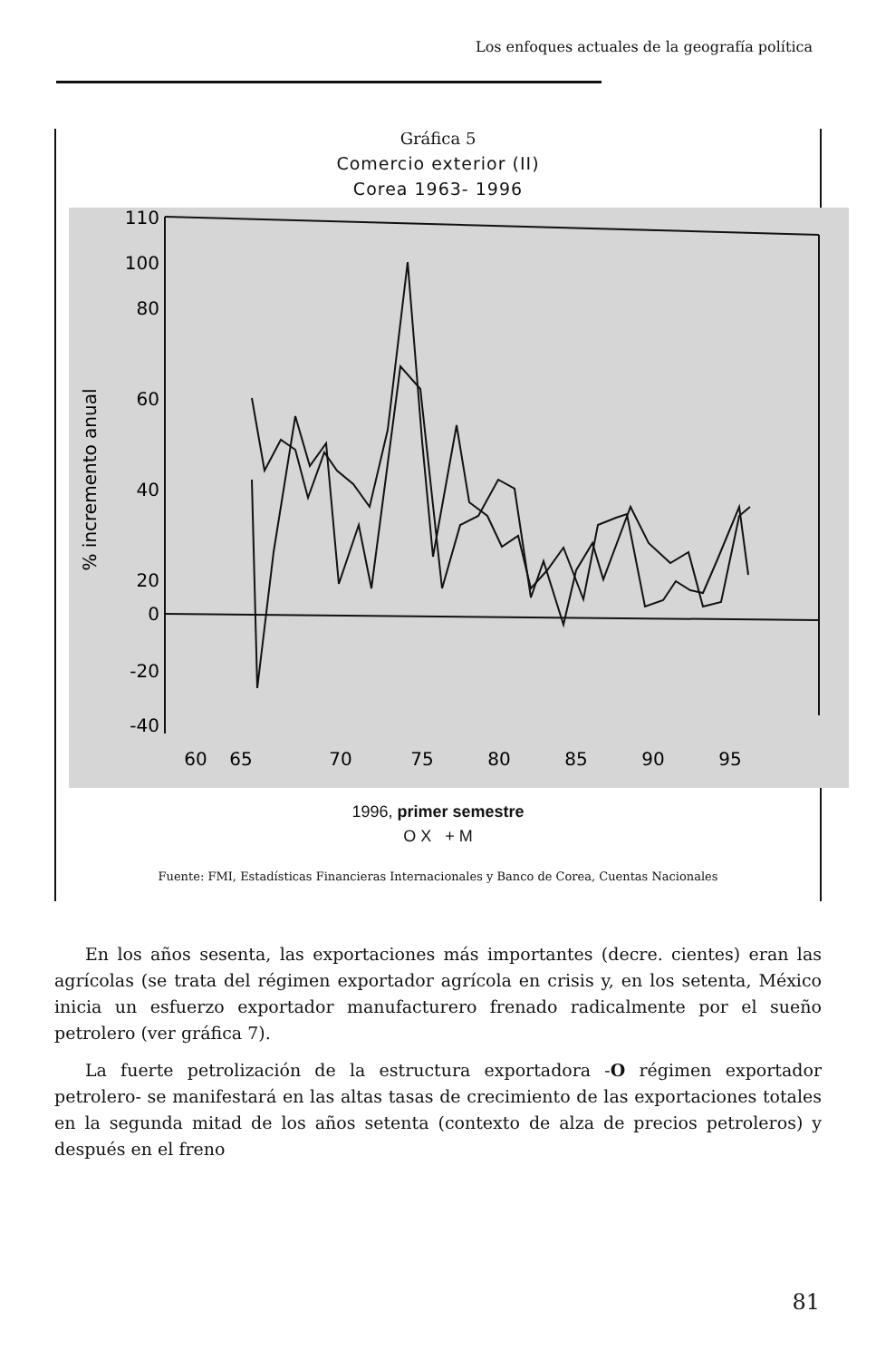Los enfoques actuales de la geografía política
Gráfica 5
Comercio exterior (II)
Corea 1963- 1996
110
100
80
60
40
20
0
-20
-40
% incremento anual
60
65
70
75
80
85
90
95
1996, primer semestre
O X + M
Fuente: FMI, Estadísticas Financieras Internacionales y Banco de Corea, Cuentas Nacionales
En los años sesenta, las exportaciones más importantes (decre. cientes) eran las agrícolas (se trata del régimen exportador agrícola en crisis y, en los setenta, México inicia un esfuerzo exportador manufacturero frenado radicalmente por el sueño petrolero (ver gráfica 7).
La fuerte petrolización de la estructura exportadora -O régimen exportador petrolero- se manifestará en las altas tasas de crecimiento de las exportaciones totales en la segunda mitad de los años setenta (contexto de alza de precios petroleros) y después en el freno
81